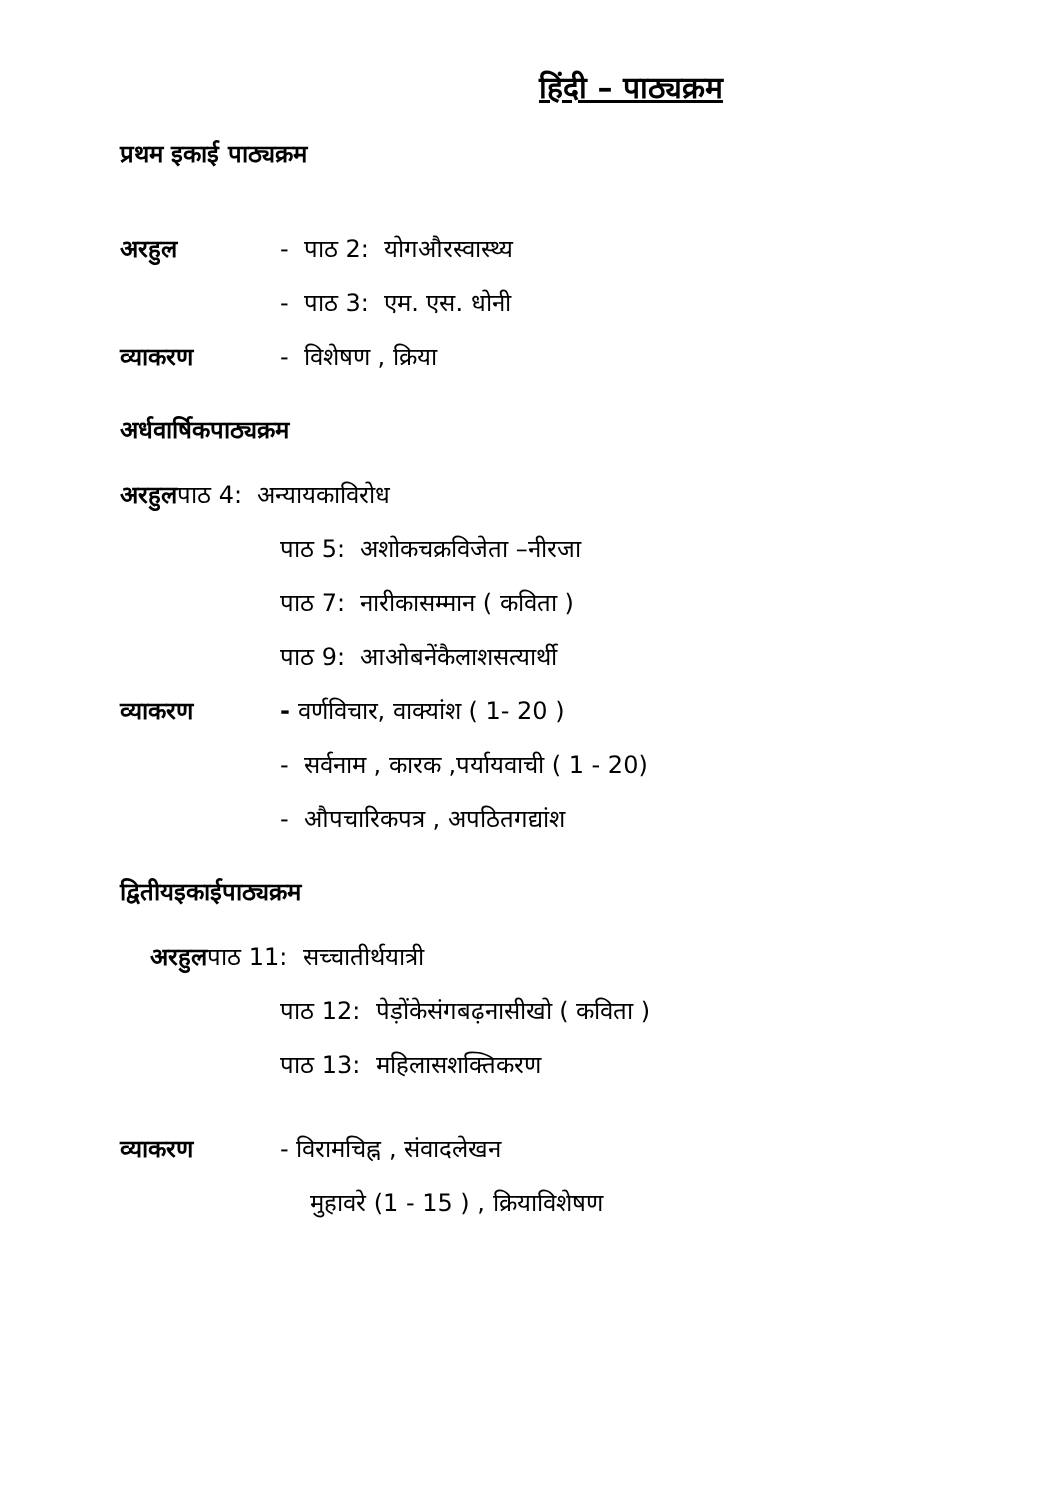हिंदी – पाठ्यक्रम
प्रथम इकाई पाठ्यक्रम
अरहुल - पाठ 2: योगऔरस्वास्थ्य
- पाठ 3: एम. एस. धोनी
व्याकरण - विशेषण , क्रिया
अर्धवार्षिकपाठ्यक्रम
अरहुलपाठ 4: अन्यायकाविरोध
पाठ 5: अशोकचक्रविजेता –नीरजा
पाठ 7: नारीकासम्मान ( कविता )
पाठ 9: आओबनेंकैलाशसत्यार्थी
व्याकरण - वर्णविचार, वाक्यांश ( 1- 20 )
- सर्वनाम , कारक ,पर्यायवाची ( 1 - 20)
- औपचारिकपत्र , अपठितगद्यांश
द्वितीयइकाईपाठ्यक्रम
अरहुलपाठ 11: सच्चातीर्थयात्री
पाठ 12: पेड़ोंकेसंगबढ़नासीखो ( कविता )
पाठ 13: महिलासशक्तिकरण
व्याकरण - विरामचिह्न , संवादलेखन
मुहावरे (1 - 15 ) , क्रियाविशेषण